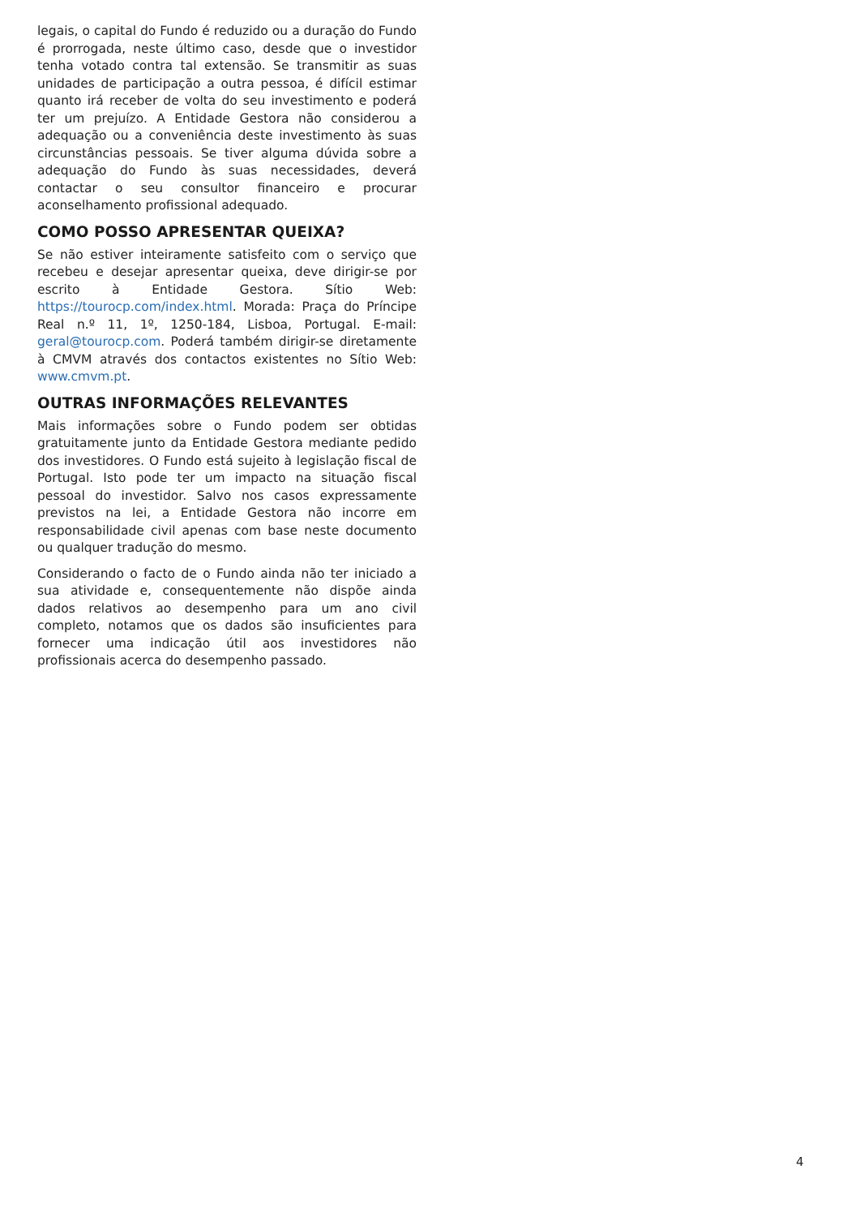legais, o capital do Fundo é reduzido ou a duração do Fundo é prorrogada, neste último caso, desde que o investidor tenha votado contra tal extensão. Se transmitir as suas unidades de participação a outra pessoa, é difícil estimar quanto irá receber de volta do seu investimento e poderá ter um prejuízo. A Entidade Gestora não considerou a adequação ou a conveniência deste investimento às suas circunstâncias pessoais. Se tiver alguma dúvida sobre a adequação do Fundo às suas necessidades, deverá contactar o seu consultor financeiro e procurar aconselhamento profissional adequado.
COMO POSSO APRESENTAR QUEIXA?
Se não estiver inteiramente satisfeito com o serviço que recebeu e desejar apresentar queixa, deve dirigir-se por escrito à Entidade Gestora. Sítio Web: https://tourocp.com/index.html. Morada: Praça do Príncipe Real n.º 11, 1º, 1250-184, Lisboa, Portugal. E-mail: geral@tourocp.com. Poderá também dirigir-se diretamente à CMVM através dos contactos existentes no Sítio Web: www.cmvm.pt.
OUTRAS INFORMAÇÕES RELEVANTES
Mais informações sobre o Fundo podem ser obtidas gratuitamente junto da Entidade Gestora mediante pedido dos investidores. O Fundo está sujeito à legislação fiscal de Portugal. Isto pode ter um impacto na situação fiscal pessoal do investidor. Salvo nos casos expressamente previstos na lei, a Entidade Gestora não incorre em responsabilidade civil apenas com base neste documento ou qualquer tradução do mesmo.
Considerando o facto de o Fundo ainda não ter iniciado a sua atividade e, consequentemente não dispõe ainda dados relativos ao desempenho para um ano civil completo, notamos que os dados são insuficientes para fornecer uma indicação útil aos investidores não profissionais acerca do desempenho passado.
4